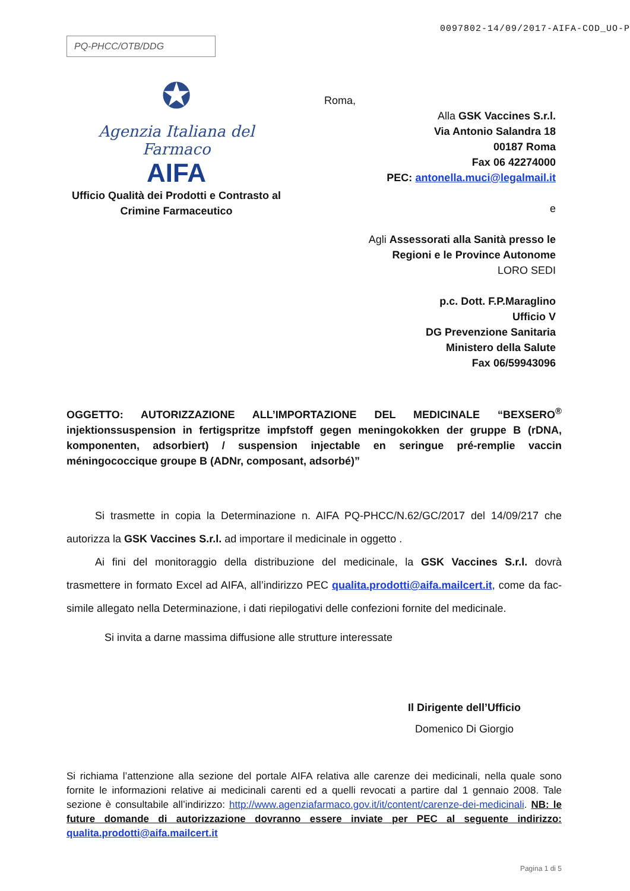0097802-14/09/2017-AIFA-COD_UO-P
PQ-PHCC/OTB/DDG
✪
Agenzia Italiana del Farmaco
AIFA
Ufficio Qualità dei Prodotti e Contrasto al Crimine Farmaceutico
Roma,
Alla GSK Vaccines S.r.l.
Via Antonio Salandra 18
00187 Roma
Fax 06 42274000
PEC: antonella.muci@legalmail.it
e
Agli Assessorati alla Sanità presso le Regioni e le Province Autonome
LORO SEDI
p.c. Dott. F.P.Maraglino
Ufficio V
DG Prevenzione Sanitaria
Ministero della Salute
Fax 06/59943096
OGGETTO: AUTORIZZAZIONE ALL’IMPORTAZIONE DEL MEDICINALE “BEXSERO<sup>®</sup> injektionssuspension in fertigspritze impfstoff gegen meningokokken der gruppe B (rDNA, komponenten, adsorbiert) / suspension injectable en seringue pré-remplie vaccin méningococcique groupe B (ADNr, composant, adsorbé)”
Si trasmette in copia la Determinazione n. AIFA PQ-PHCC/N.62/GC/2017 del 14/09/217 che autorizza la GSK Vaccines S.r.l. ad importare il medicinale in oggetto .
Ai fini del monitoraggio della distribuzione del medicinale, la GSK Vaccines S.r.l. dovrà trasmettere in formato Excel ad AIFA, all’indirizzo PEC qualita.prodotti@aifa.mailcert.it, come da fac-simile allegato nella Determinazione, i dati riepilogativi delle confezioni fornite del medicinale.
Si invita a darne massima diffusione alle strutture interessate
Il Dirigente dell’Ufficio
Domenico Di Giorgio
Si richiama l’attenzione alla sezione del portale AIFA relativa alle carenze dei medicinali, nella quale sono fornite le informazioni relative ai medicinali carenti ed a quelli revocati a partire dal 1 gennaio 2008. Tale sezione è consultabile all’indirizzo: http://www.agenziafarmaco.gov.it/it/content/carenze-dei-medicinali. NB: le future domande di autorizzazione dovranno essere inviate per PEC al seguente indirizzo: qualita.prodotti@aifa.mailcert.it
Pagina 1 di 5